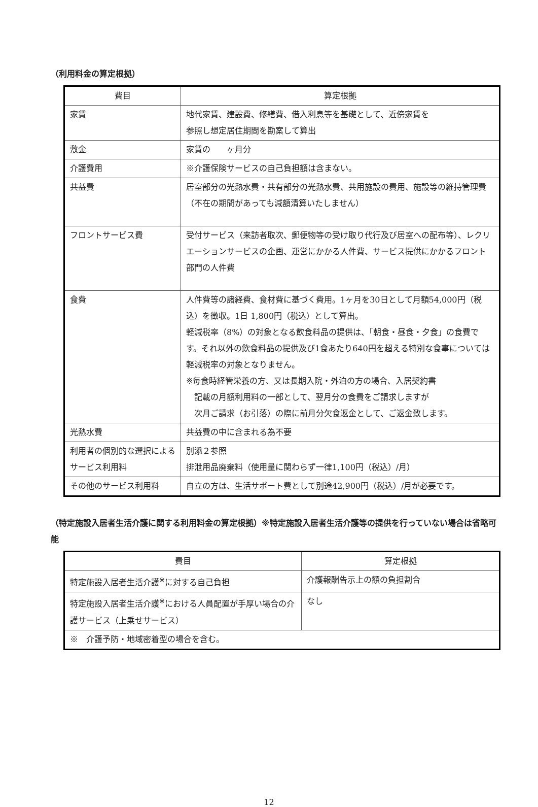（利用料金の算定根拠）
| 費目 | 算定根拠 |
| --- | --- |
| 家賃 | 地代家賃、建設費、修繕費、借入利息等を基礎として、近傍家賃を 参照し想定居住期間を勘案して算出 |
| 敷金 | 家賃の ヶ月分 |
| 介護費用 | ※介護保険サービスの自己負担額は含まない。 |
| 共益費 | 居室部分の光熱水費・共有部分の光熱水費、共用施設の費用、施設等の維持管理費（不在の期間があっても減額清算いたしません） |
| フロントサービス費 | 受付サービス（来訪者取次、郵便物等の受け取り代行及び居室への配布等）、レクリエーションサービスの企画、運営にかかる人件費、サービス提供にかかるフロント部門の人件費 |
| 食費 | 人件費等の諸経費、食材費に基づく費用。1ヶ月を30日として月額54,000円（税込）を徴収。1日 1,800円（税込）として算出。 軽減税率（8%）の対象となる飲食料品の提供は、「朝食・昼食・夕食」の食費です。それ以外の飲食料品の提供及び1食あたり640円を超える特別な食事については軽減税率の対象となりません。 ※毎食時経管栄養の方、又は長期入院・外泊の方の場合、入居契約書 記載の月額利用料の一部として、翌月分の食費をご請求しますが 次月ご請求（お引落）の際に前月分欠食返金として、ご返金致します。 |
| 光熱水費 | 共益費の中に含まれる為不要 |
| 利用者の個別的な選択によるサービス利用料 | 別添２参照 排泄用品廃棄料（使用量に関わらず一律1,100円（税込）/月） |
| その他のサービス利用料 | 自立の方は、生活サポート費として別途42,900円（税込）/月が必要です。 |
（特定施設入居者生活介護に関する利用料金の算定根拠）※特定施設入居者生活介護等の提供を行っていない場合は省略可能
| 費目 | 算定根拠 |
| --- | --- |
| 特定施設入居者生活介護<sup>※</sup>に対する自己負担 | 介護報酬告示上の額の負担割合 |
| 特定施設入居者生活介護<sup>※</sup>における人員配置が手厚い場合の介護サービス（上乗せサービス） | なし |
| ※ 介護予防・地域密着型の場合を含む。 | |
12